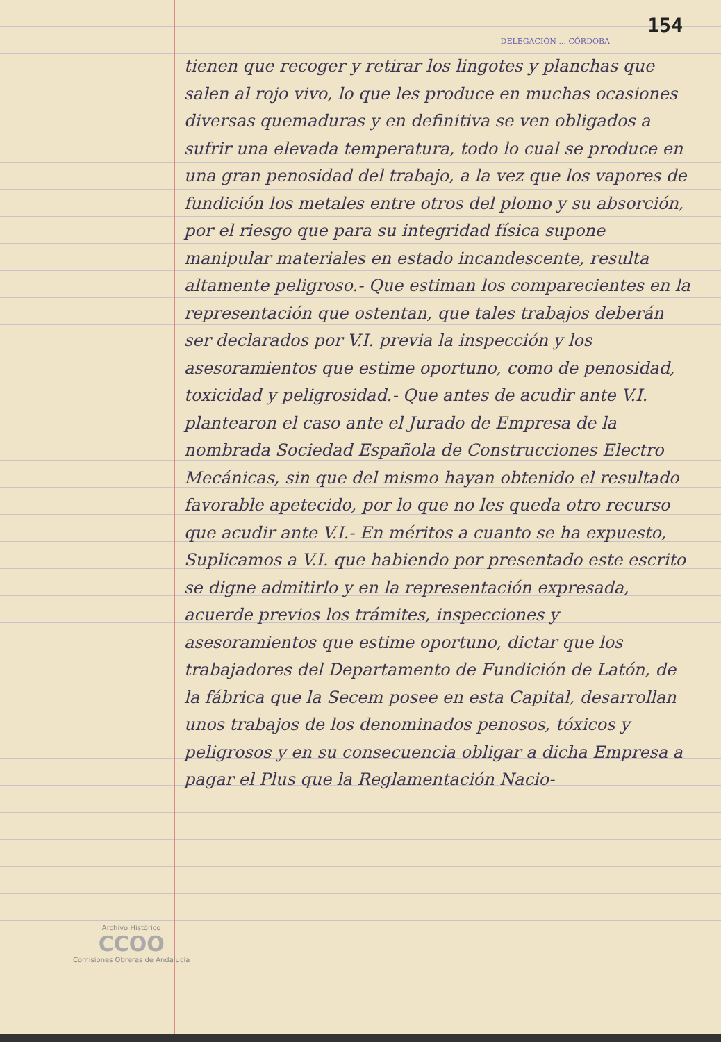154
DELEGACIÓN ... CÓRDOBA
tienen que recoger y retirar los lingotes y planchas que salen al rojo vivo, lo que les produce en muchas ocasiones diversas quemaduras y en definitiva se ven obligados a sufrir una elevada temperatura, todo lo cual se produce en una gran penosidad del trabajo, a la vez que los vapores de fundición los metales entre otros del plomo y su absorción, por el riesgo que para su integridad física supone manipular materiales en estado incandescente, resulta altamente peligroso.- Que estiman los comparecientes en la representación que ostentan, que tales trabajos deberán ser declarados por V.I. previa la inspección y los asesoramientos que estime oportuno, como de penosidad, toxicidad y peligrosidad.- Que antes de acudir ante V.I. plantearon el caso ante el Jurado de Empresa de la nombrada Sociedad Española de Construcciones Electro Mecánicas, sin que del mismo hayan obtenido el resultado favorable apetecido, por lo que no les queda otro recurso que acudir ante V.I.- En méritos a cuanto se ha expuesto, Suplicamos a V.I. que habiendo por presentado este escrito se digne admitirlo y en la representación expresada, acuerde previos los trámites, inspecciones y asesoramientos que estime oportuno, dictar que los trabajadores del Departamento de Fundición de Latón, de la fábrica que la Secem posee en esta Capital, desarrollan unos trabajos de los denominados penosos, tóxicos y peligrosos y en su consecuencia obligar a dicha Empresa a pagar el Plus que la Reglamentación Nacio-
Archivo Histórico
CCOO
Comisiones Obreras de Andalucía